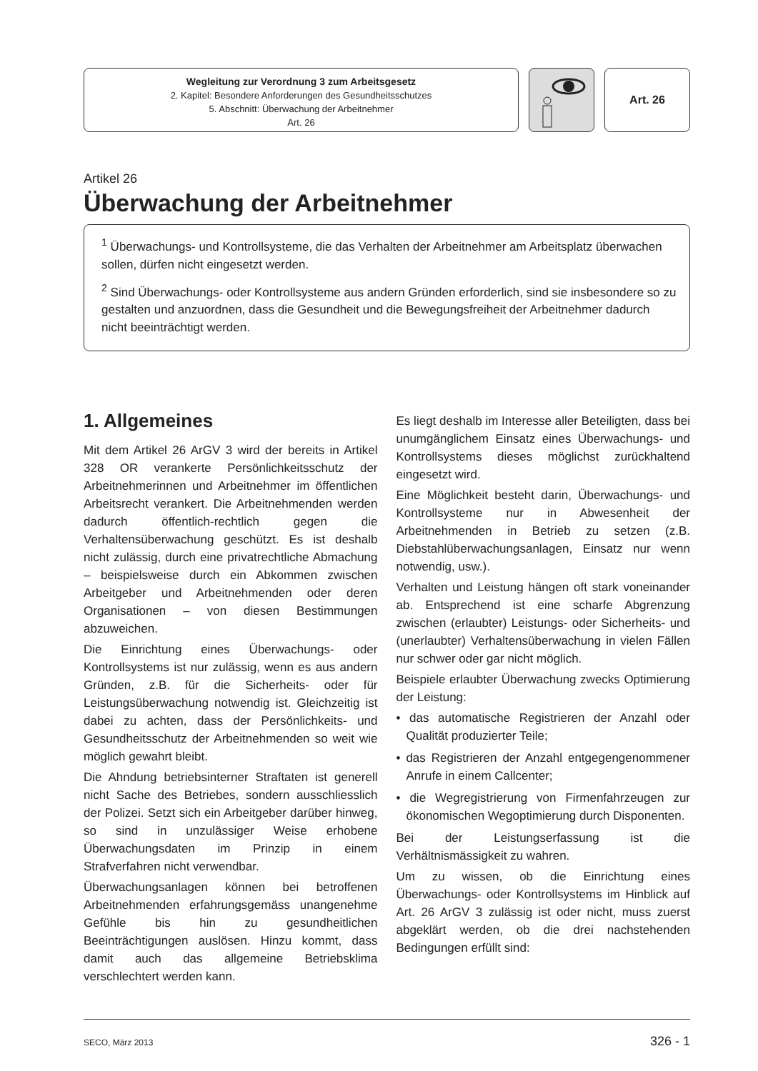Wegleitung zur Verordnung 3 zum Arbeitsgesetz
2. Kapitel: Besondere Anforderungen des Gesundheitsschutzes
5. Abschnitt: Überwachung der Arbeitnehmer
Art. 26
Art. 26
Artikel 26
Überwachung der Arbeitnehmer
<sup>1</sup> Überwachungs- und Kontrollsysteme, die das Verhalten der Arbeitnehmer am Arbeitsplatz überwachen sollen, dürfen nicht eingesetzt werden.
<sup>2</sup> Sind Überwachungs- oder Kontrollsysteme aus andern Gründen erforderlich, sind sie insbesondere so zu gestalten und anzuordnen, dass die Gesundheit und die Bewegungsfreiheit der Arbeitnehmer dadurch nicht beeinträchtigt werden.
1. Allgemeines
Mit dem Artikel 26 ArGV 3 wird der bereits in Artikel 328 OR verankerte Persönlichkeitsschutz der Arbeitnehmerinnen und Arbeitnehmer im öffentlichen Arbeitsrecht verankert. Die Arbeitnehmenden werden dadurch öffentlich-rechtlich gegen die Verhaltensüberwachung geschützt. Es ist deshalb nicht zulässig, durch eine privatrechtliche Abmachung – beispielsweise durch ein Abkommen zwischen Arbeitgeber und Arbeitnehmenden oder deren Organisationen – von diesen Bestimmungen abzuweichen.
Die Einrichtung eines Überwachungs- oder Kontrollsystems ist nur zulässig, wenn es aus andern Gründen, z.B. für die Sicherheits- oder für Leistungsüberwachung notwendig ist. Gleichzeitig ist dabei zu achten, dass der Persönlichkeits- und Gesundheitsschutz der Arbeitnehmenden so weit wie möglich gewahrt bleibt.
Die Ahndung betriebsinterner Straftaten ist generell nicht Sache des Betriebes, sondern ausschliesslich der Polizei. Setzt sich ein Arbeitgeber darüber hinweg, so sind in unzulässiger Weise erhobene Überwachungsdaten im Prinzip in einem Strafverfahren nicht verwendbar.
Überwachungsanlagen können bei betroffenen Arbeitnehmenden erfahrungsgemäss unangenehme Gefühle bis hin zu gesundheitlichen Beeinträchtigungen auslösen. Hinzu kommt, dass damit auch das allgemeine Betriebsklima verschlechtert werden kann.
Es liegt deshalb im Interesse aller Beteiligten, dass bei unumgänglichem Einsatz eines Überwachungs- und Kontrollsystems dieses möglichst zurückhaltend eingesetzt wird.
Eine Möglichkeit besteht darin, Überwachungs- und Kontrollsysteme nur in Abwesenheit der Arbeitnehmenden in Betrieb zu setzen (z.B. Diebstahlüberwachungsanlagen, Einsatz nur wenn notwendig, usw.).
Verhalten und Leistung hängen oft stark voneinander ab. Entsprechend ist eine scharfe Abgrenzung zwischen (erlaubter) Leistungs- oder Sicherheits- und (unerlaubter) Verhaltensüberwachung in vielen Fällen nur schwer oder gar nicht möglich.
Beispiele erlaubter Überwachung zwecks Optimierung der Leistung:
• das automatische Registrieren der Anzahl oder Qualität produzierter Teile;
• das Registrieren der Anzahl entgegengenommener Anrufe in einem Callcenter;
• die Wegregistrierung von Firmenfahrzeugen zur ökonomischen Wegoptimierung durch Disponenten.
Bei der Leistungserfassung ist die Verhältnismässigkeit zu wahren.
Um zu wissen, ob die Einrichtung eines Überwachungs- oder Kontrollsystems im Hinblick auf Art. 26 ArGV 3 zulässig ist oder nicht, muss zuerst abgeklärt werden, ob die drei nachstehenden Bedingungen erfüllt sind:
SECO, März 2013 326 - 1